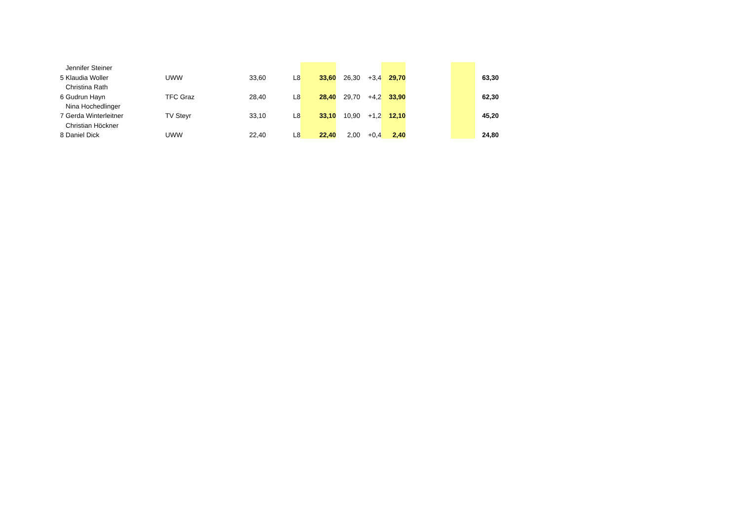| | Jennifer Steiner | | | | | | | | | | |
| 5 | Klaudia Woller | UWW | 33,60 | L8 | 33,60 | 26,30 | +3,4 | 29,70 | | | 63,30 |
| | Christina Rath | | | | | | | | | | |
| 6 | Gudrun Hayn | TFC Graz | 28,40 | L8 | 28,40 | 29,70 | +4,2 | 33,90 | | | 62,30 |
| | Nina Hochedlinger | | | | | | | | | | |
| 7 | Gerda Winterleitner | TV Steyr | 33,10 | L8 | 33,10 | 10,90 | +1,2 | 12,10 | | | 45,20 |
| | Christian Höckner | | | | | | | | | | |
| 8 | Daniel Dick | UWW | 22,40 | L8 | 22,40 | 2,00 | +0,4 | 2,40 | | | 24,80 |